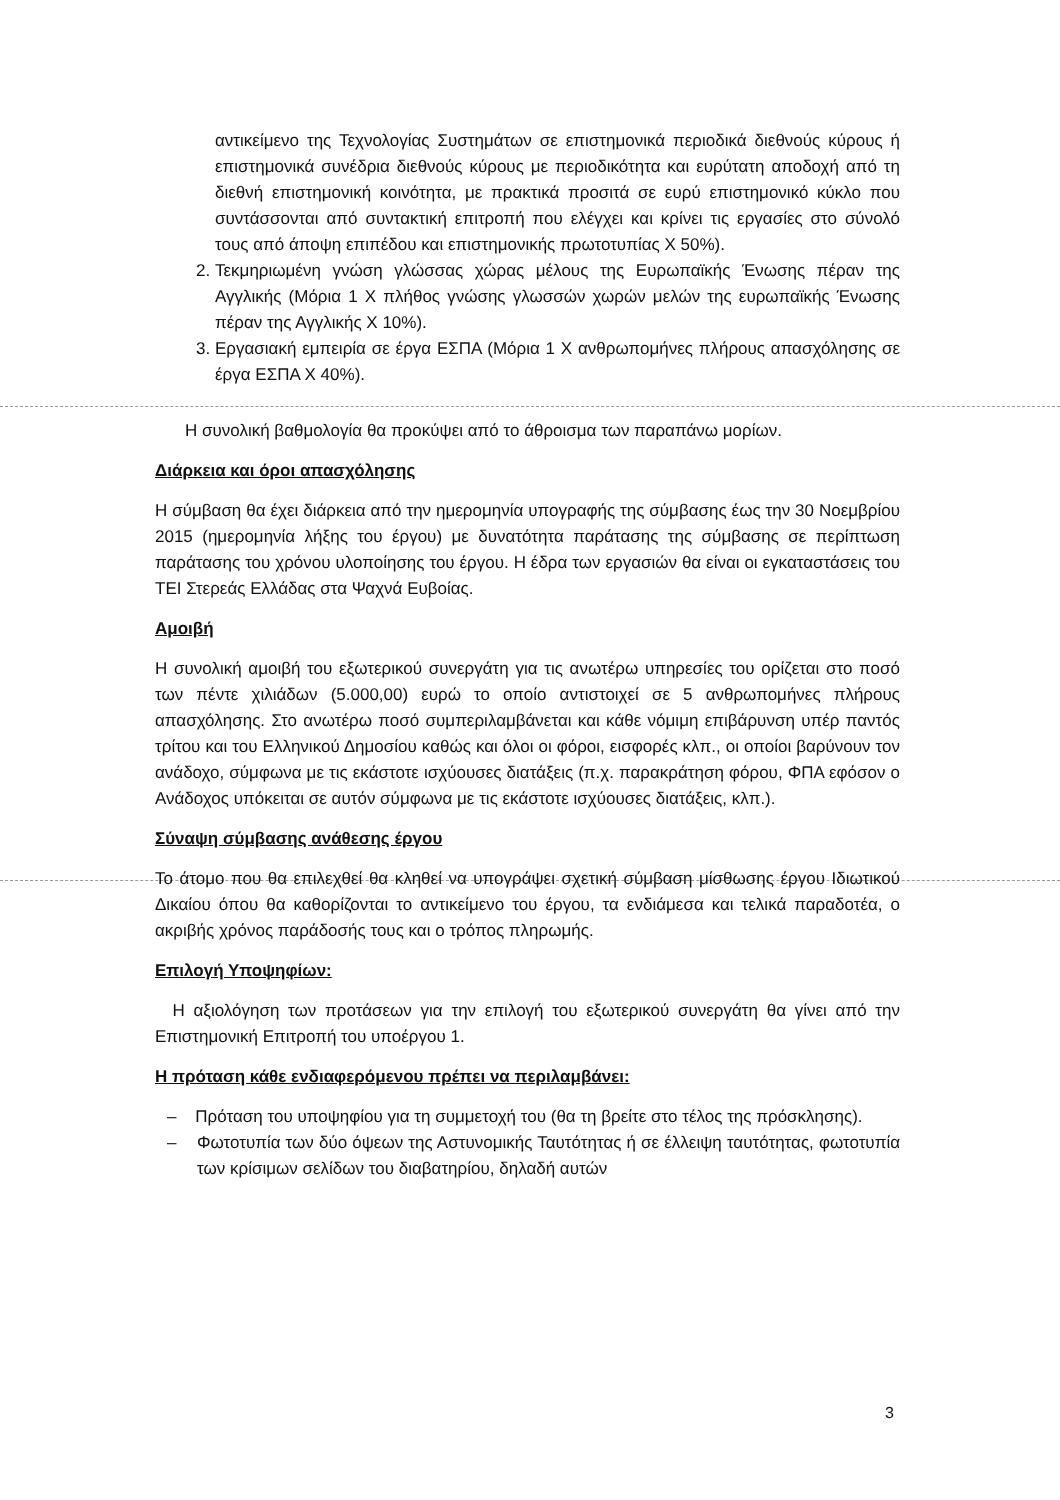αντικείμενο της Τεχνολογίας Συστημάτων σε επιστημονικά περιοδικά διεθνούς κύρους ή επιστημονικά συνέδρια διεθνούς κύρους με περιοδικότητα και ευρύτατη αποδοχή από τη διεθνή επιστημονική κοινότητα, με πρακτικά προσιτά σε ευρύ επιστημονικό κύκλο που συντάσσονται από συντακτική επιτροπή που ελέγχει και κρίνει τις εργασίες στο σύνολό τους από άποψη επιπέδου και επιστημονικής πρωτοτυπίας Χ 50%).
2. Τεκμηριωμένη γνώση γλώσσας χώρας μέλους της Ευρωπαϊκής Ένωσης πέραν της Αγγλικής (Μόρια 1 Χ πλήθος γνώσης γλωσσών χωρών μελών της ευρωπαϊκής Ένωσης πέραν της Αγγλικής Χ 10%).
3. Εργασιακή εμπειρία σε έργα ΕΣΠΑ (Μόρια 1 Χ ανθρωπομήνες πλήρους απασχόλησης σε έργα ΕΣΠΑ Χ 40%).
Η συνολική βαθμολογία θα προκύψει από το άθροισμα των παραπάνω μορίων.
Διάρκεια και όροι απασχόλησης
Η σύμβαση θα έχει διάρκεια από την ημερομηνία υπογραφής της σύμβασης έως την 30 Νοεμβρίου 2015 (ημερομηνία λήξης του έργου) με δυνατότητα παράτασης της σύμβασης σε περίπτωση παράτασης του χρόνου υλοποίησης του έργου. Η έδρα των εργασιών θα είναι οι εγκαταστάσεις του ΤΕΙ Στερεάς Ελλάδας στα Ψαχνά Ευβοίας.
Αμοιβή
Η συνολική αμοιβή του εξωτερικού συνεργάτη για τις ανωτέρω υπηρεσίες του ορίζεται στο ποσό των πέντε χιλιάδων (5.000,00) ευρώ το οποίο αντιστοιχεί σε 5 ανθρωπομήνες πλήρους απασχόλησης. Στο ανωτέρω ποσό συμπεριλαμβάνεται και κάθε νόμιμη επιβάρυνση υπέρ παντός τρίτου και του Ελληνικού Δημοσίου καθώς και όλοι οι φόροι, εισφορές κλπ., οι οποίοι βαρύνουν τον ανάδοχο, σύμφωνα με τις εκάστοτε ισχύουσες διατάξεις (π.χ. παρακράτηση φόρου, ΦΠΑ εφόσον ο Ανάδοχος υπόκειται σε αυτόν σύμφωνα με τις εκάστοτε ισχύουσες διατάξεις, κλπ.).
Σύναψη σύμβασης ανάθεσης έργου
Το άτομο που θα επιλεχθεί θα κληθεί να υπογράψει σχετική σύμβαση μίσθωσης έργου Ιδιωτικού Δικαίου όπου θα καθορίζονται το αντικείμενο του έργου, τα ενδιάμεσα και τελικά παραδοτέα, ο ακριβής χρόνος παράδοσής τους και ο τρόπος πληρωμής.
Επιλογή Υποψηφίων:
Η αξιολόγηση των προτάσεων για την επιλογή του εξωτερικού συνεργάτη θα γίνει από την Επιστημονική Επιτροπή του υποέργου 1.
Η πρόταση κάθε ενδιαφερόμενου πρέπει να περιλαμβάνει:
– Πρόταση του υποψηφίου για τη συμμετοχή του (θα τη βρείτε στο τέλος της πρόσκλησης).
– Φωτοτυπία των δύο όψεων της Αστυνομικής Ταυτότητας ή σε έλλειψη ταυτότητας, φωτοτυπία των κρίσιμων σελίδων του διαβατηρίου, δηλαδή αυτών
3